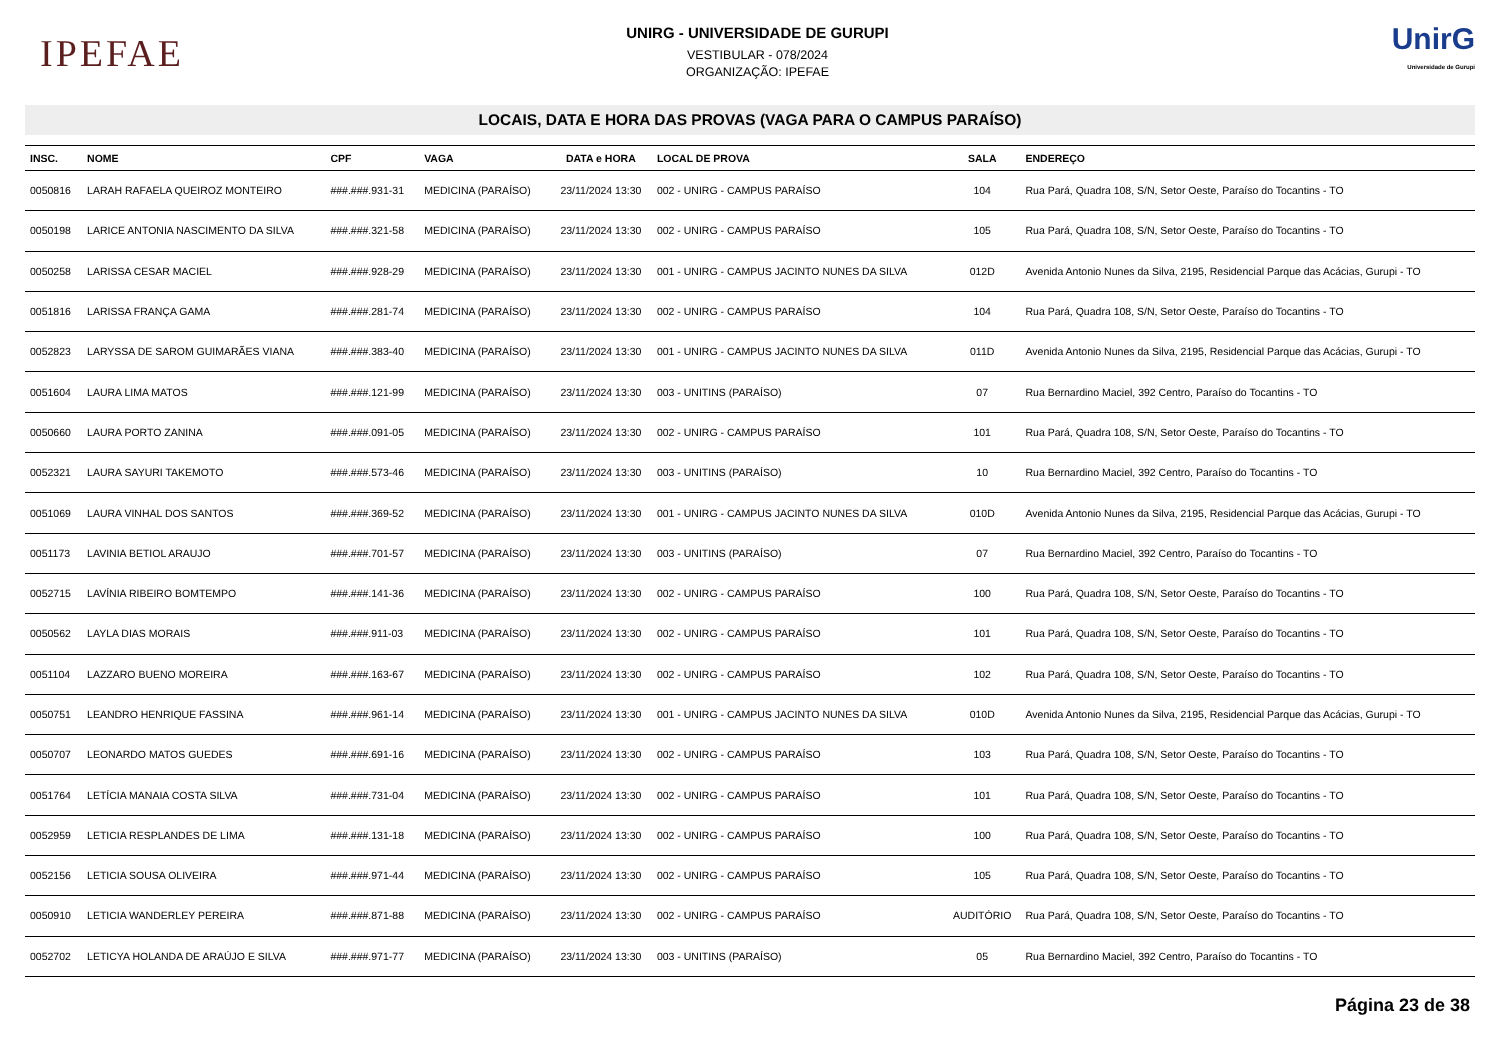IPEFAE
UNIRG - UNIVERSIDADE DE GURUPI
VESTIBULAR - 078/2024
ORGANIZAÇÃO: IPEFAE
UnirG
Universidade de Gurupi
LOCAIS, DATA E HORA DAS PROVAS (VAGA PARA O CAMPUS PARAÍSO)
| INSC. | NOME | CPF | VAGA | DATA e HORA | LOCAL DE PROVA | SALA | ENDEREÇO |
| --- | --- | --- | --- | --- | --- | --- | --- |
| 0050816 | LARAH RAFAELA QUEIROZ MONTEIRO | ###.###.931-31 | MEDICINA (PARAÍSO) | 23/11/2024 13:30 | 002 - UNIRG - CAMPUS PARAÍSO | 104 | Rua Pará, Quadra 108, S/N, Setor Oeste, Paraíso do Tocantins - TO |
| 0050198 | LARICE ANTONIA NASCIMENTO DA SILVA | ###.###.321-58 | MEDICINA (PARAÍSO) | 23/11/2024 13:30 | 002 - UNIRG - CAMPUS PARAÍSO | 105 | Rua Pará, Quadra 108, S/N, Setor Oeste, Paraíso do Tocantins - TO |
| 0050258 | LARISSA CESAR MACIEL | ###.###.928-29 | MEDICINA (PARAÍSO) | 23/11/2024 13:30 | 001 - UNIRG - CAMPUS JACINTO NUNES DA SILVA | 012D | Avenida Antonio Nunes da Silva, 2195, Residencial Parque das Acácias, Gurupi - TO |
| 0051816 | LARISSA FRANÇA GAMA | ###.###.281-74 | MEDICINA (PARAÍSO) | 23/11/2024 13:30 | 002 - UNIRG - CAMPUS PARAÍSO | 104 | Rua Pará, Quadra 108, S/N, Setor Oeste, Paraíso do Tocantins - TO |
| 0052823 | LARYSSA DE SAROM GUIMARÃES VIANA | ###.###.383-40 | MEDICINA (PARAÍSO) | 23/11/2024 13:30 | 001 - UNIRG - CAMPUS JACINTO NUNES DA SILVA | 011D | Avenida Antonio Nunes da Silva, 2195, Residencial Parque das Acácias, Gurupi - TO |
| 0051604 | LAURA LIMA MATOS | ###.###.121-99 | MEDICINA (PARAÍSO) | 23/11/2024 13:30 | 003 - UNITINS (PARAÍSO) | 07 | Rua Bernardino Maciel, 392 Centro, Paraíso do Tocantins - TO |
| 0050660 | LAURA PORTO ZANINA | ###.###.091-05 | MEDICINA (PARAÍSO) | 23/11/2024 13:30 | 002 - UNIRG - CAMPUS PARAÍSO | 101 | Rua Pará, Quadra 108, S/N, Setor Oeste, Paraíso do Tocantins - TO |
| 0052321 | LAURA SAYURI TAKEMOTO | ###.###.573-46 | MEDICINA (PARAÍSO) | 23/11/2024 13:30 | 003 - UNITINS (PARAÍSO) | 10 | Rua Bernardino Maciel, 392 Centro, Paraíso do Tocantins - TO |
| 0051069 | LAURA VINHAL DOS SANTOS | ###.###.369-52 | MEDICINA (PARAÍSO) | 23/11/2024 13:30 | 001 - UNIRG - CAMPUS JACINTO NUNES DA SILVA | 010D | Avenida Antonio Nunes da Silva, 2195, Residencial Parque das Acácias, Gurupi - TO |
| 0051173 | LAVINIA BETIOL ARAUJO | ###.###.701-57 | MEDICINA (PARAÍSO) | 23/11/2024 13:30 | 003 - UNITINS (PARAÍSO) | 07 | Rua Bernardino Maciel, 392 Centro, Paraíso do Tocantins - TO |
| 0052715 | LAVÍNIA RIBEIRO BOMTEMPO | ###.###.141-36 | MEDICINA (PARAÍSO) | 23/11/2024 13:30 | 002 - UNIRG - CAMPUS PARAÍSO | 100 | Rua Pará, Quadra 108, S/N, Setor Oeste, Paraíso do Tocantins - TO |
| 0050562 | LAYLA DIAS MORAIS | ###.###.911-03 | MEDICINA (PARAÍSO) | 23/11/2024 13:30 | 002 - UNIRG - CAMPUS PARAÍSO | 101 | Rua Pará, Quadra 108, S/N, Setor Oeste, Paraíso do Tocantins - TO |
| 0051104 | LAZZARO BUENO MOREIRA | ###.###.163-67 | MEDICINA (PARAÍSO) | 23/11/2024 13:30 | 002 - UNIRG - CAMPUS PARAÍSO | 102 | Rua Pará, Quadra 108, S/N, Setor Oeste, Paraíso do Tocantins - TO |
| 0050751 | LEANDRO HENRIQUE FASSINA | ###.###.961-14 | MEDICINA (PARAÍSO) | 23/11/2024 13:30 | 001 - UNIRG - CAMPUS JACINTO NUNES DA SILVA | 010D | Avenida Antonio Nunes da Silva, 2195, Residencial Parque das Acácias, Gurupi - TO |
| 0050707 | LEONARDO MATOS GUEDES | ###.###.691-16 | MEDICINA (PARAÍSO) | 23/11/2024 13:30 | 002 - UNIRG - CAMPUS PARAÍSO | 103 | Rua Pará, Quadra 108, S/N, Setor Oeste, Paraíso do Tocantins - TO |
| 0051764 | LETÍCIA MANAIA COSTA SILVA | ###.###.731-04 | MEDICINA (PARAÍSO) | 23/11/2024 13:30 | 002 - UNIRG - CAMPUS PARAÍSO | 101 | Rua Pará, Quadra 108, S/N, Setor Oeste, Paraíso do Tocantins - TO |
| 0052959 | LETICIA RESPLANDES DE LIMA | ###.###.131-18 | MEDICINA (PARAÍSO) | 23/11/2024 13:30 | 002 - UNIRG - CAMPUS PARAÍSO | 100 | Rua Pará, Quadra 108, S/N, Setor Oeste, Paraíso do Tocantins - TO |
| 0052156 | LETICIA SOUSA OLIVEIRA | ###.###.971-44 | MEDICINA (PARAÍSO) | 23/11/2024 13:30 | 002 - UNIRG - CAMPUS PARAÍSO | 105 | Rua Pará, Quadra 108, S/N, Setor Oeste, Paraíso do Tocantins - TO |
| 0050910 | LETICIA WANDERLEY PEREIRA | ###.###.871-88 | MEDICINA (PARAÍSO) | 23/11/2024 13:30 | 002 - UNIRG - CAMPUS PARAÍSO | AUDITÓRIO | Rua Pará, Quadra 108, S/N, Setor Oeste, Paraíso do Tocantins - TO |
| 0052702 | LETICYA HOLANDA DE ARAÚJO E SILVA | ###.###.971-77 | MEDICINA (PARAÍSO) | 23/11/2024 13:30 | 003 - UNITINS (PARAÍSO) | 05 | Rua Bernardino Maciel, 392 Centro, Paraíso do Tocantins - TO |
Página 23 de 38